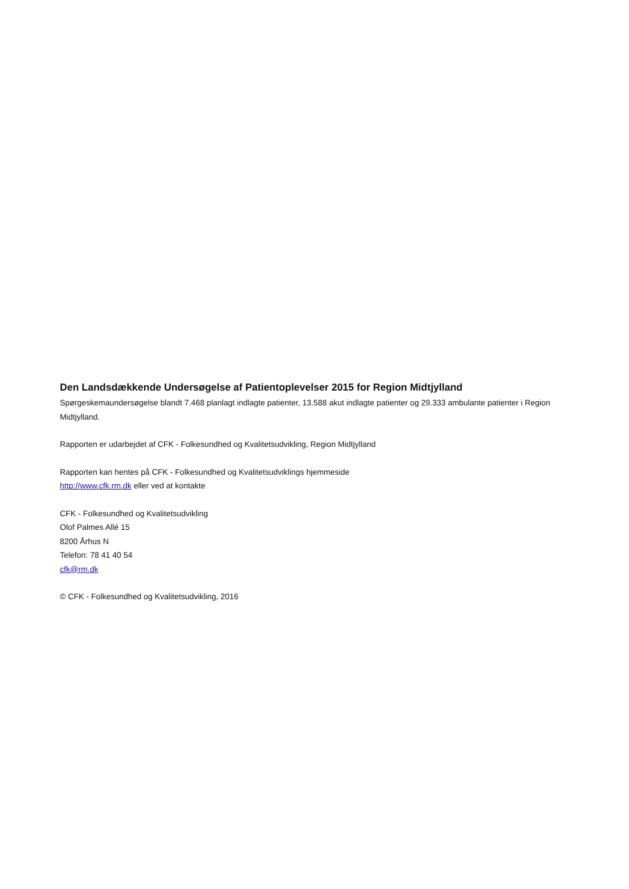Den Landsdækkende Undersøgelse af Patientoplevelser 2015 for Region Midtjylland
Spørgeskemaundersøgelse blandt 7.468 planlagt indlagte patienter, 13.588 akut indlagte patienter og 29.333 ambulante patienter i Region Midtjylland.
Rapporten er udarbejdet af CFK - Folkesundhed og Kvalitetsudvikling, Region Midtjylland
Rapporten kan hentes på CFK - Folkesundhed og Kvalitetsudviklings hjemmeside
http://www.cfk.rm.dk eller ved at kontakte
CFK - Folkesundhed og Kvalitetsudvikling
Olof Palmes Allé 15
8200 Århus N
Telefon: 78 41 40 54
cfk@rm.dk
© CFK - Folkesundhed og Kvalitetsudvikling, 2016